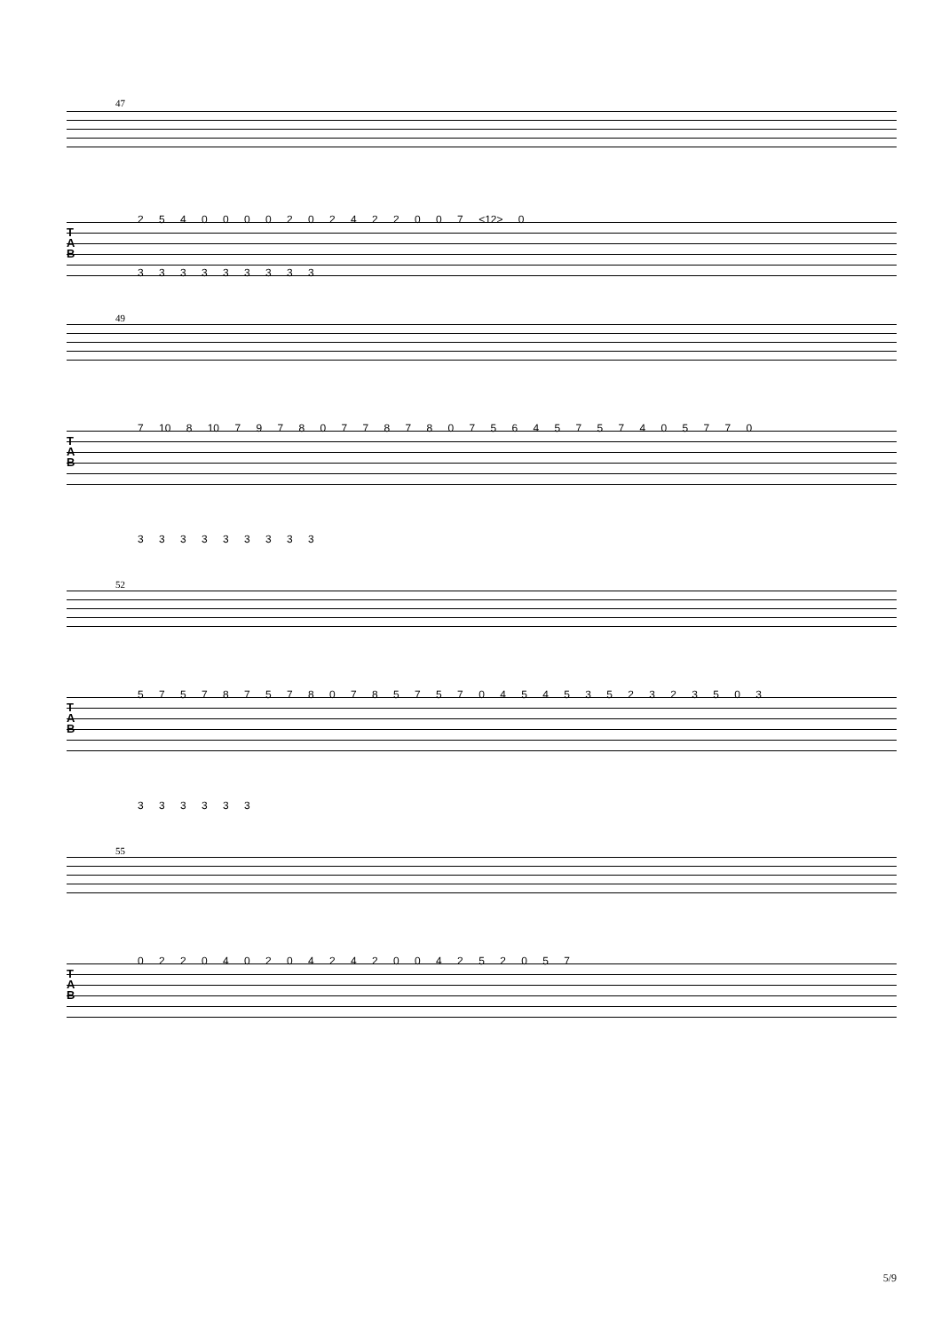47
T
A
B
2 5 4 0 0 0 0 2 0 2 4 2 2 0 0 7 <12> 0
49
3 3 3 3 3 3 3 3 3
T
A
B
7 10 8 10 7 9 7 8 0 7 7 8 7 8 0 7 5 6 4 5 7 5 7 4 0 5 7 7 0
52
3 3 3 3 3 3 3 3 3
T
A
B
5 7 5 7 8 7 5 7 8 0 7 8 5 7 5 7 0 4 5 4 5 3 5 2 3 2 3 5 0 3
55
3 3 3 3 3 3
T
A
B
0 2 2 0 4 0 2 0 4 2 4 2 0 0 4 2 5 2 0 5 7
5/9